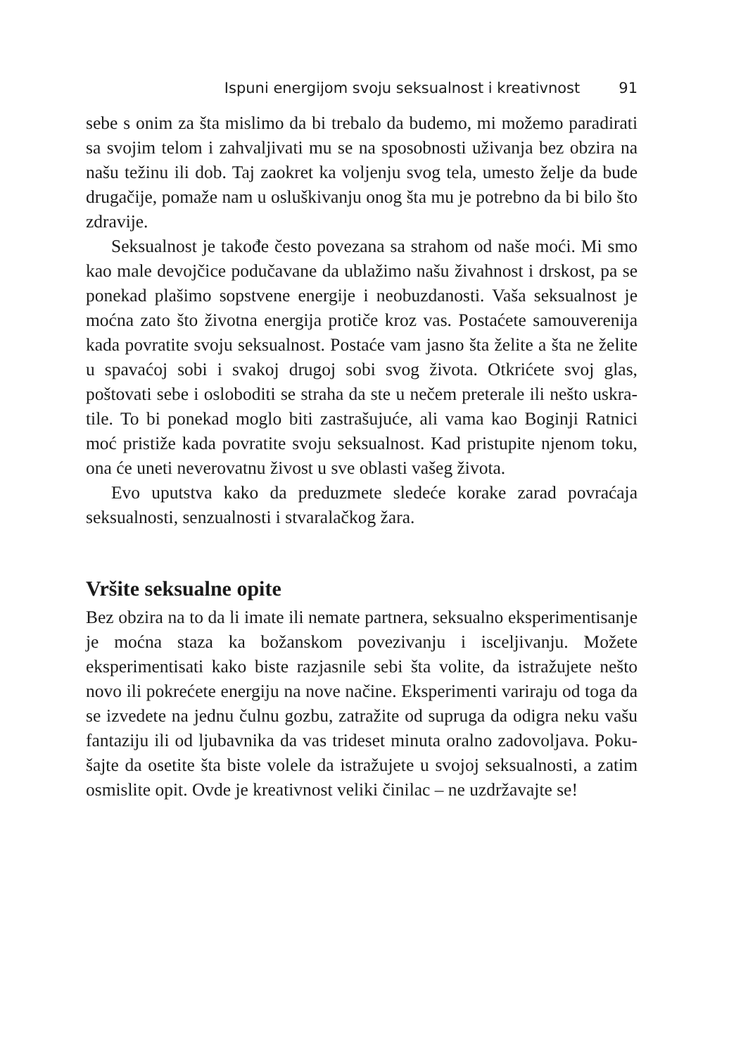Ispuni energijom svoju seksualnost i kreativnost 91
sebe s onim za šta mislimo da bi trebalo da budemo, mi može­mo paradirati sa svojim telom i zahvaljivati mu se na sposobnosti uživanja bez obzira na našu težinu ili dob. Taj zaokret ka voljenju svog tela, umesto želje da bude drugačije, pomaže nam u osluški­vanju onog šta mu je potrebno da bi bilo što zdravije.
Seksualnost je takođe često povezana sa strahom od naše moći. Mi smo kao male devojčice podučavane da ublažimo našu ži­vahnost i drskost, pa se ponekad plašimo sopstvene energije i ne­obuzdanosti. Vaša seksualnost je moćna zato što životna energija protiče kroz vas. Postaćete samouverenija kada povratite svoju seksualnost. Postaće vam jasno šta želite a šta ne želite u spavaćoj sobi i svakoj drugoj sobi svog života. Otkrićete svoj glas, poštovati sebe i osloboditi se straha da ste u nečem preterale ili nešto uskra­tile. To bi ponekad moglo biti zastrašujuće, ali vama kao Boginji Ratnici moć pristiže kada povratite svoju seksualnost. Kad pristu­pite njenom toku, ona će uneti neverovatnu živost u sve oblasti va­šeg života.
Evo uputstva kako da preduzmete sledeće korake zarad povra­ćaja seksualnosti, senzualnosti i stvaralačkog žara.
Vršite seksualne opite
Bez obzira na to da li imate ili nemate partnera, seksualno ekspe­rimentisanje je moćna staza ka božanskom povezivanju i isceljivanju. Možete eksperimentisati kako biste razjasnile sebi šta vo­lite, da istražujete nešto novo ili pokrećete energiju na nove na­čine. Eksperimenti variraju od toga da se izvedete na jednu čul­nu gozbu, zatražite od supruga da odigra neku vašu fantaziju ili od ljubavnika da vas trideset minuta oralno zadovoljava. Poku­šajte da osetite šta biste volele da istražujete u svojoj seksualnos­ti, a zatim osmislite opit. Ovde je kreativnost veliki činilac – ne uzdržavajte se!